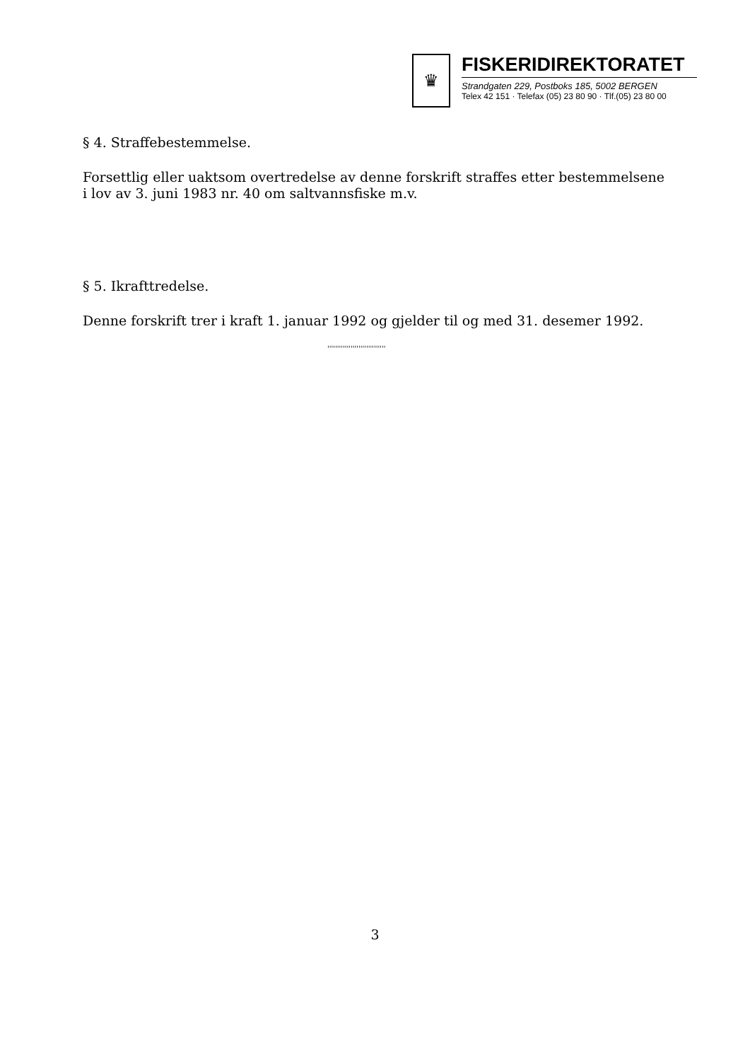♛
FISKERIDIREKTORATET
Strandgaten 229, Postboks 185, 5002 BERGEN
Telex 42 151 · Telefax (05) 23 80 90 · Tlf.(05) 23 80 00
§ 4. Straffebestemmelse.
Forsettlig eller uaktsom overtredelse av denne forskrift straffes etter bestemmelsene i lov av 3. juni 1983 nr. 40 om saltvannsfiske m.v.
§ 5. Ikrafttredelse.
Denne forskrift trer i kraft 1. januar 1992 og gjelder til og med 31. desemer 1992.
''''''''''''''''''''''''''''''
3